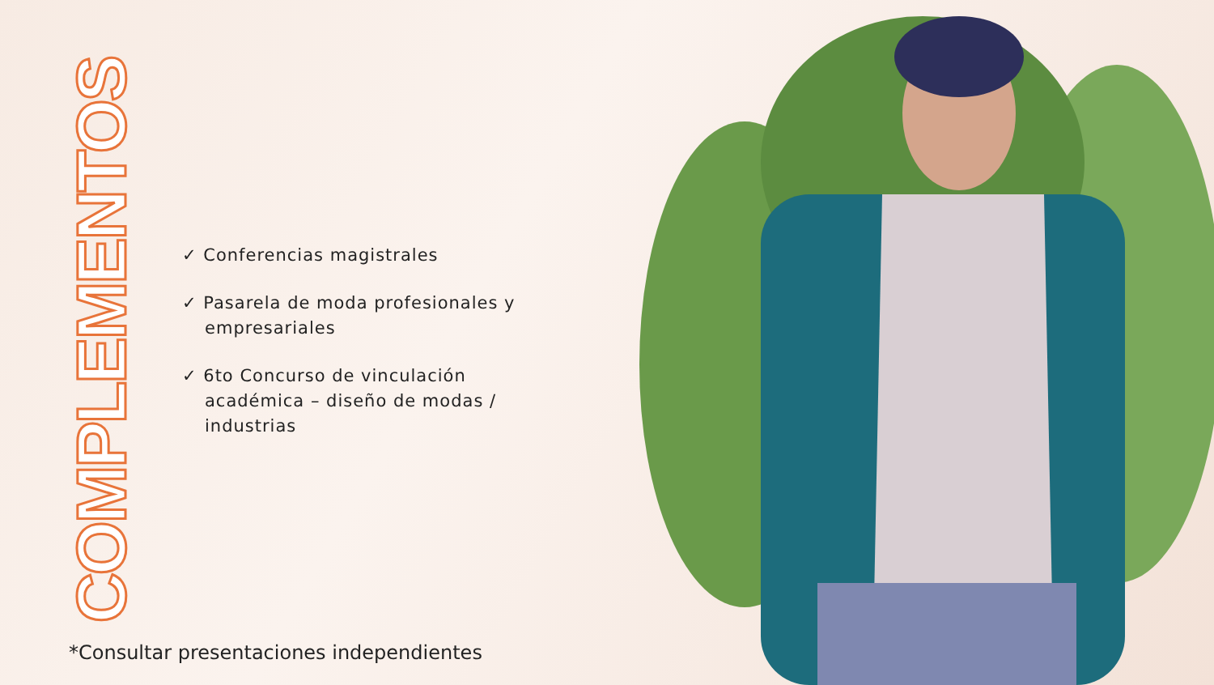COMPLEMENTOS
✓ Conferencias magistrales
✓ Pasarela de moda profesionales y empresariales
✓ 6to Concurso de vinculación académica – diseño de modas / industrias
*Consultar presentaciones independientes